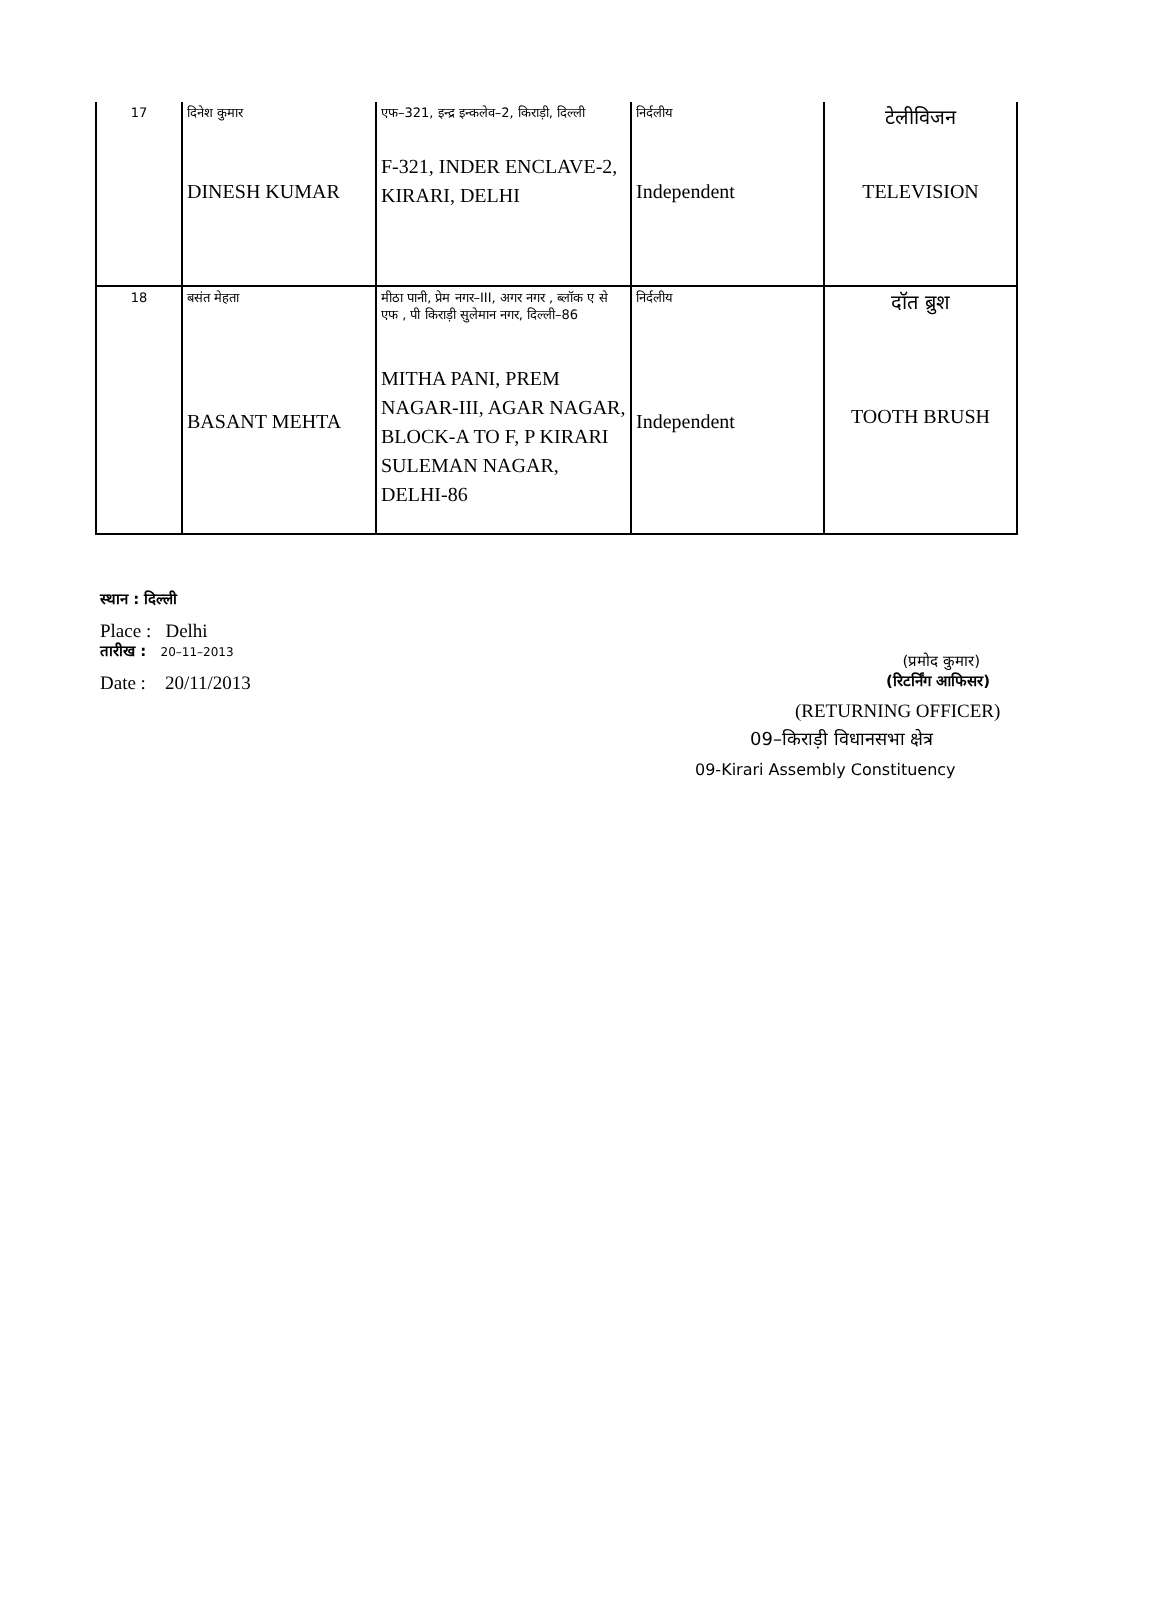| 17 | दिनेश कुमार DINESH KUMAR | एफ–321, इन्द्र इन्कलेव–2, किराड़ी, दिल्ली F-321, INDER ENCLAVE-2, KIRARI, DELHI | निर्दलीय Independent | टेलीविजन TELEVISION |
| 18 | बसंत मेहता BASANT MEHTA | मीठा पानी, प्रेम नगर–III, अगर नगर , ब्लॉक ए से एफ , पी किराड़ी सुलेमान नगर, दिल्ली–86 MITHA PANI, PREM NAGAR-III, AGAR NAGAR, BLOCK-A TO F, P KIRARI SULEMAN NAGAR, DELHI-86 | निर्दलीय Independent | दॉत ब्रुश TOOTH BRUSH |
स्थान : दिल्ली
Place : Delhi
तारीख : 20–11–2013
(प्रमोद कुमार)
Date : 20/11/2013
(रिटर्निंग आफिसर)
(RETURNING OFFICER)
09–किराड़ी विधानसभा क्षेत्र
09-Kirari Assembly Constituency